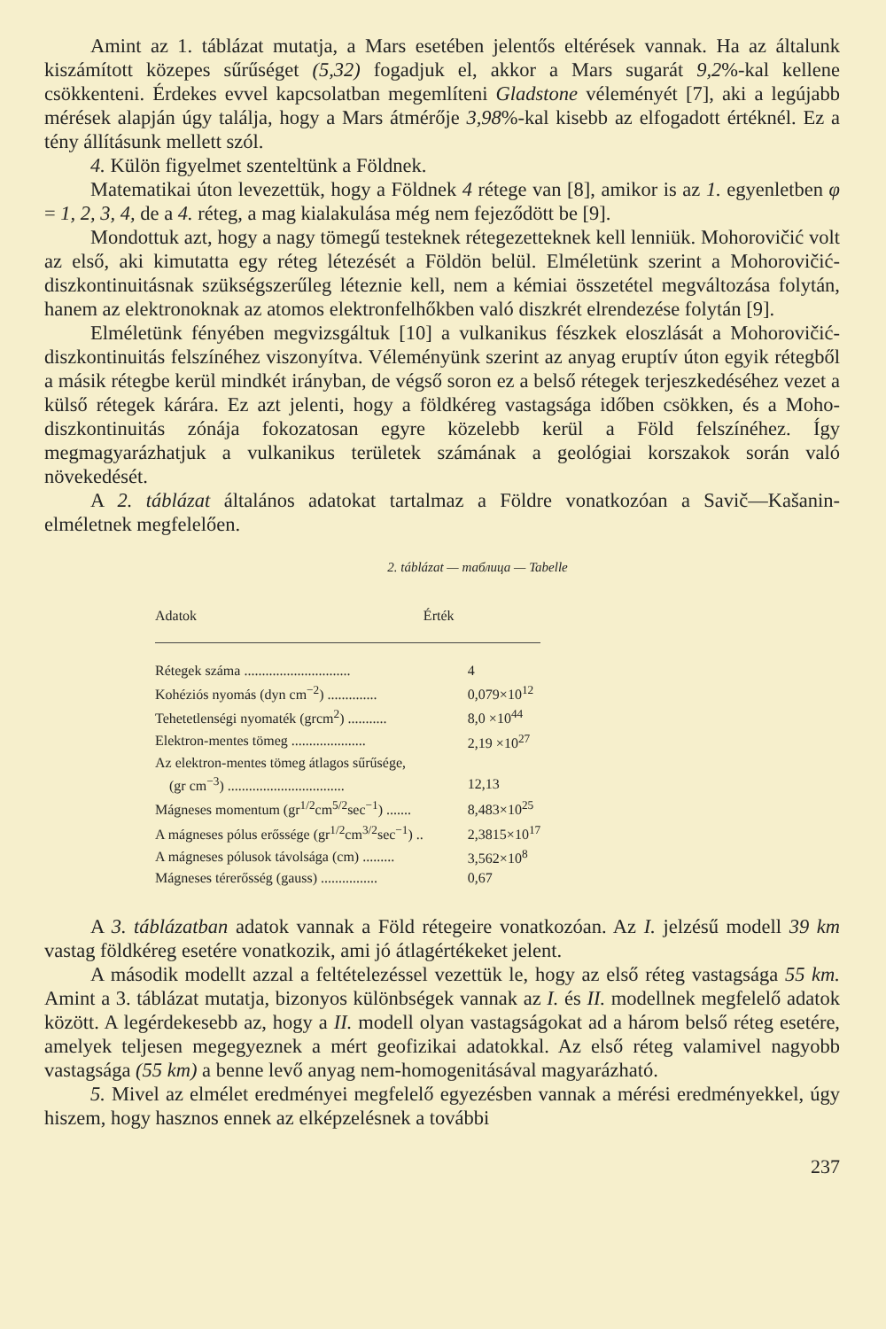Amint az 1. táblázat mutatja, a Mars esetében jelentős eltérések vannak. Ha az általunk kiszámított közepes sűrűséget (5,32) fogadjuk el, akkor a Mars sugarát 9,2%-kal kellene csökkenteni. Érdekes evvel kapcsolatban megemlíteni Gladstone véleményét [7], aki a legújabb mérések alapján úgy találja, hogy a Mars átmérője 3,98%-kal kisebb az elfogadott értéknél. Ez a tény állításunk mellett szól.
4. Külön figyelmet szenteltünk a Földnek.
Matematikai úton levezettük, hogy a Földnek 4 rétege van [8], amikor is az 1. egyenletben φ = 1, 2, 3, 4, de a 4. réteg, a mag kialakulása még nem fejeződött be [9].
Mondottuk azt, hogy a nagy tömegű testeknek rétegezetteknek kell lenniük. Mohorovičić volt az első, aki kimutatta egy réteg létezését a Földön belül. Elméletünk szerint a Mohorovičić-diszkontinuitásnak szükségszerűleg léteznie kell, nem a kémiai összetétel megváltozása folytán, hanem az elektronoknak az atomos elektronfelhőkben való diszkrét elrendezése folytán [9].
Elméletünk fényében megvizsgáltuk [10] a vulkanikus fészkek eloszlását a Mohorovičić-diszkontinuitás felszínéhez viszonyítva. Véleményünk szerint az anyag eruptív úton egyik rétegből a másik rétegbe kerül mindkét irányban, de végső soron ez a belső rétegek terjeszkedéséhez vezet a külső rétegek kárára. Ez azt jelenti, hogy a földkéreg vastagsága időben csökken, és a Moho-diszkontinuitás zónája fokozatosan egyre közelebb kerül a Föld felszínéhez. Így megmagyarázhatjuk a vulkanikus területek számának a geológiai korszakok során való növekedését.
A 2. táblázat általános adatokat tartalmaz a Földre vonatkozóan a Savič—Kašanin-elméletnek megfelelően.
2. táblázat — таблица — Tabelle
| Adatok | Érték |
| --- | --- |
| Rétegek száma .............................. | 4 |
| Kohéziós nyomás (dyn cm<sup>−2</sup>) .............. | 0,079×10<sup>12</sup> |
| Tehetetlenségi nyomaték (grcm<sup>2</sup>) ........... | 8,0 ×10<sup>44</sup> |
| Elektron-mentes tömeg ..................... | 2,19 ×10<sup>27</sup> |
| Az elektron-mentes tömeg átlagos sűrűsége, (gr cm<sup>−3</sup>) ................................. | 12,13 |
| Mágneses momentum (gr<sup>1/2</sup>cm<sup>5/2</sup>sec<sup>−1</sup>) ....... | 8,483×10<sup>25</sup> |
| A mágneses pólus erőssége (gr<sup>1/2</sup>cm<sup>3/2</sup>sec<sup>−1</sup>) .. | 2,3815×10<sup>17</sup> |
| A mágneses pólusok távolsága (cm) ......... | 3,562×10<sup>8</sup> |
| Mágneses térerősség (gauss) ................ | 0,67 |
A 3. táblázatban adatok vannak a Föld rétegeire vonatkozóan. Az I. jelzésű modell 39 km vastag földkéreg esetére vonatkozik, ami jó átlagértékeket jelent.
A második modellt azzal a feltételezéssel vezettük le, hogy az első réteg vastagsága 55 km. Amint a 3. táblázat mutatja, bizonyos különbségek vannak az I. és II. modellnek megfelelő adatok között. A legérdekesebb az, hogy a II. modell olyan vastagságokat ad a három belső réteg esetére, amelyek teljesen megegyeznek a mért geofizikai adatokkal. Az első réteg valamivel nagyobb vastagsága (55 km) a benne levő anyag nem-homogenitásával magyarázható.
5. Mivel az elmélet eredményei megfelelő egyezésben vannak a mérési eredményekkel, úgy hiszem, hogy hasznos ennek az elképzelésnek a további
237